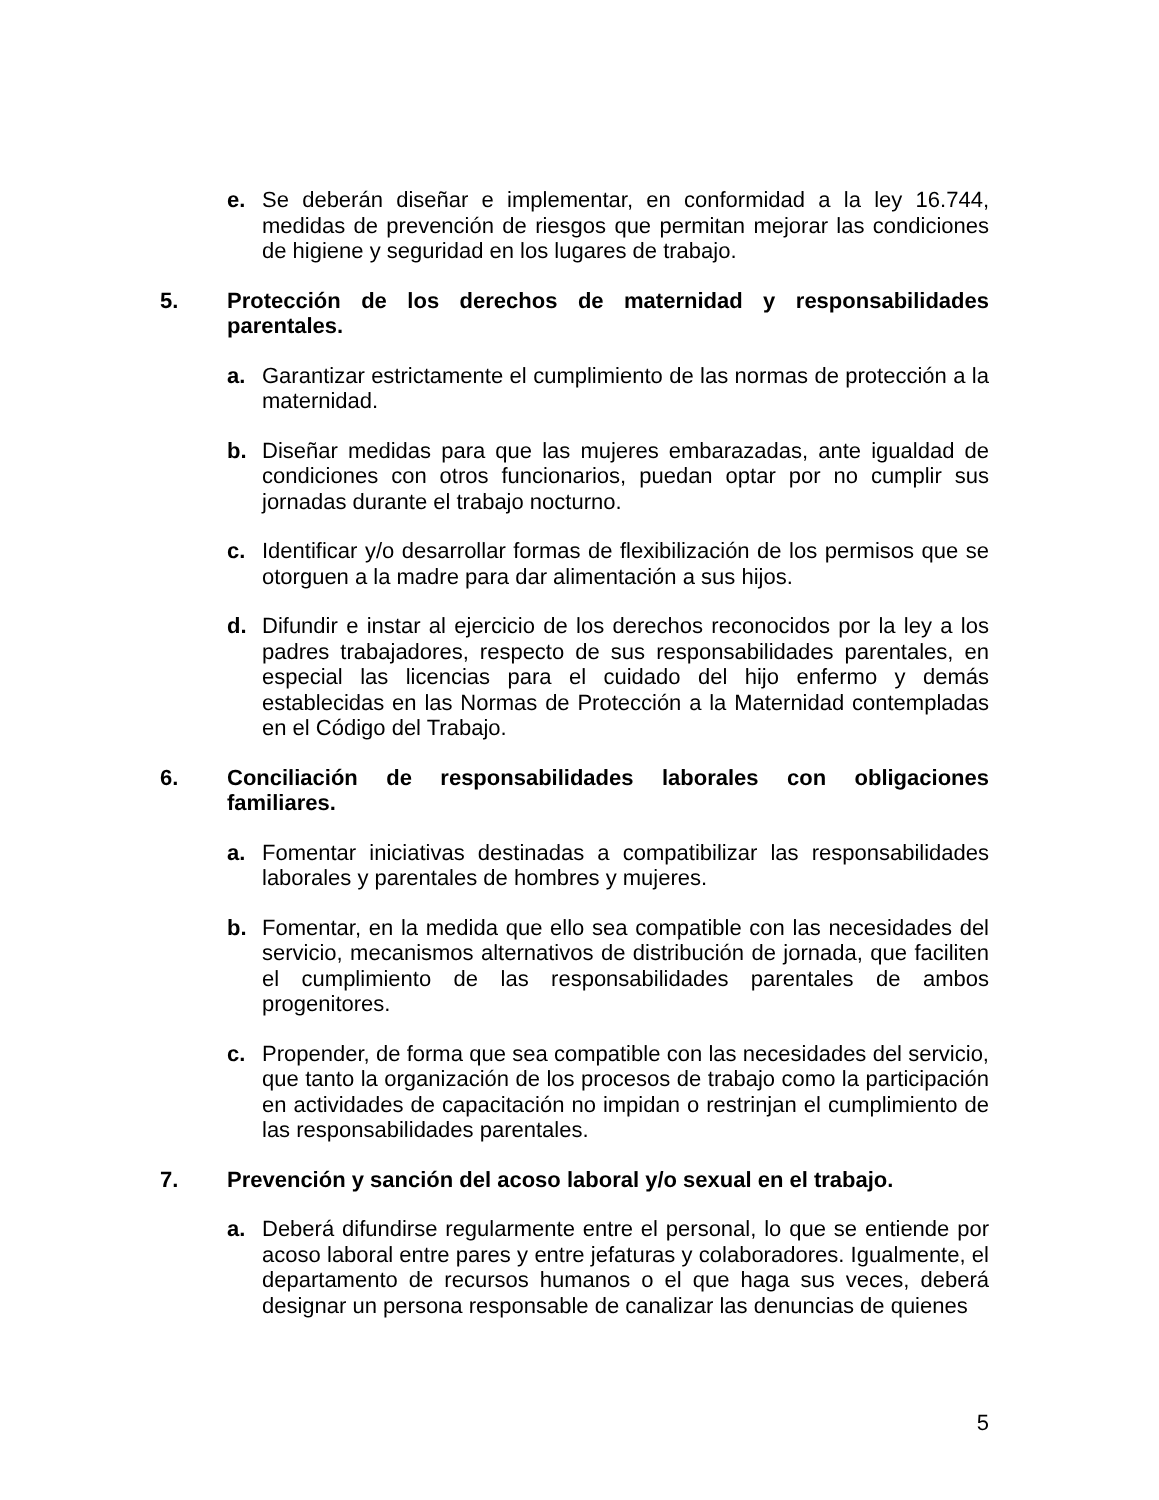e. Se deberán diseñar e implementar, en conformidad a la ley 16.744, medidas de prevención de riesgos que permitan mejorar las condiciones de higiene y seguridad en los lugares de trabajo.
5. Protección de los derechos de maternidad y responsabilidades parentales.
a. Garantizar estrictamente el cumplimiento de las normas de protección a la maternidad.
b. Diseñar medidas para que las mujeres embarazadas, ante igualdad de condiciones con otros funcionarios, puedan optar por no cumplir sus jornadas durante el trabajo nocturno.
c. Identificar y/o desarrollar formas de flexibilización de los permisos que se otorguen a la madre para dar alimentación a sus hijos.
d. Difundir e instar al ejercicio de los derechos reconocidos por la ley a los padres trabajadores, respecto de sus responsabilidades parentales, en especial las licencias para el cuidado del hijo enfermo y demás establecidas en las Normas de Protección a la Maternidad contempladas en el Código del Trabajo.
6. Conciliación de responsabilidades laborales con obligaciones familiares.
a. Fomentar iniciativas destinadas a compatibilizar las responsabilidades laborales y parentales de hombres y mujeres.
b. Fomentar, en la medida que ello sea compatible con las necesidades del servicio, mecanismos alternativos de distribución de jornada, que faciliten el cumplimiento de las responsabilidades parentales de ambos progenitores.
c. Propender, de forma que sea compatible con las necesidades del servicio, que tanto la organización de los procesos de trabajo como la participación en actividades de capacitación no impidan o restrinjan el cumplimiento de las responsabilidades parentales.
7. Prevención y sanción del acoso laboral y/o sexual en el trabajo.
a. Deberá difundirse regularmente entre el personal, lo que se entiende por acoso laboral entre pares y entre jefaturas y colaboradores. Igualmente, el departamento de recursos humanos o el que haga sus veces, deberá designar un persona responsable de canalizar las denuncias de quienes
5